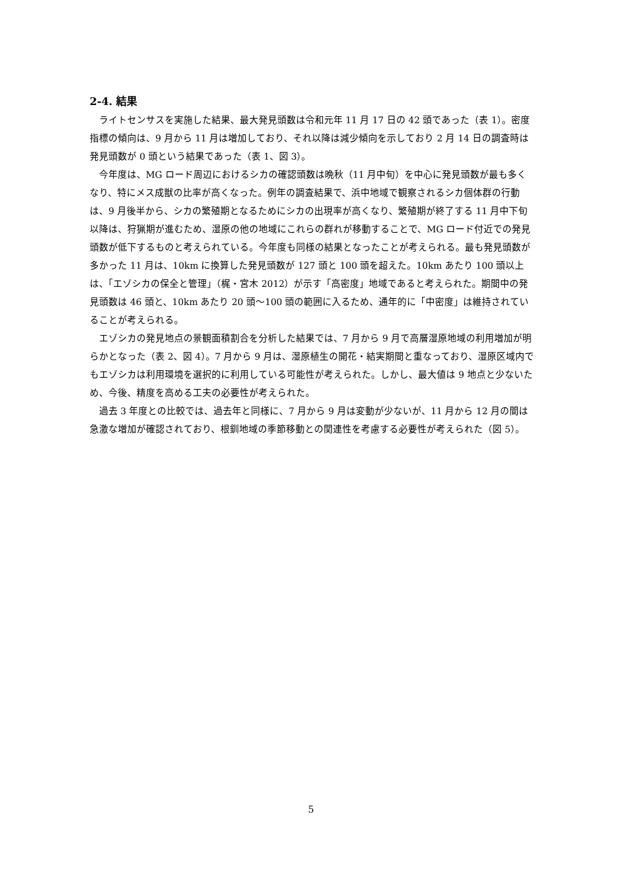2-4. 結果
ライトセンサスを実施した結果、最大発見頭数は令和元年 11 月 17 日の 42 頭であった（表 1）。密度指標の傾向は、9 月から 11 月は増加しており、それ以降は減少傾向を示しており 2 月 14 日の調査時は発見頭数が 0 頭という結果であった（表 1、図 3）。
今年度は、MG ロード周辺におけるシカの確認頭数は晩秋（11 月中旬）を中心に発見頭数が最も多くなり、特にメス成獣の比率が高くなった。例年の調査結果で、浜中地域で観察されるシカ個体群の行動は、9 月後半から、シカの繁殖期となるためにシカの出現率が高くなり、繁殖期が終了する 11 月中下旬以降は、狩猟期が進むため、湿原の他の地域にこれらの群れが移動することで、MG ロード付近での発見頭数が低下するものと考えられている。今年度も同様の結果となったことが考えられる。最も発見頭数が多かった 11 月は、10km に換算した発見頭数が 127 頭と 100 頭を超えた。10km あたり 100 頭以上は、「エゾシカの保全と管理」（梶・宮木 2012）が示す「高密度」地域であると考えられた。期間中の発見頭数は 46 頭と、10km あたり 20 頭～100 頭の範囲に入るため、通年的に「中密度」は維持されていることが考えられる。
エゾシカの発見地点の景観面積割合を分析した結果では、7 月から 9 月で高層湿原地域の利用増加が明らかとなった（表 2、図 4）。7 月から 9 月は、湿原植生の開花・結実期間と重なっており、湿原区域内でもエゾシカは利用環境を選択的に利用している可能性が考えられた。しかし、最大値は 9 地点と少ないため、今後、精度を高める工夫の必要性が考えられた。
過去 3 年度との比較では、過去年と同様に、7 月から 9 月は変動が少ないが、11 月から 12 月の間は急激な増加が確認されており、根釧地域の季節移動との関連性を考慮する必要性が考えられた（図 5）。
5